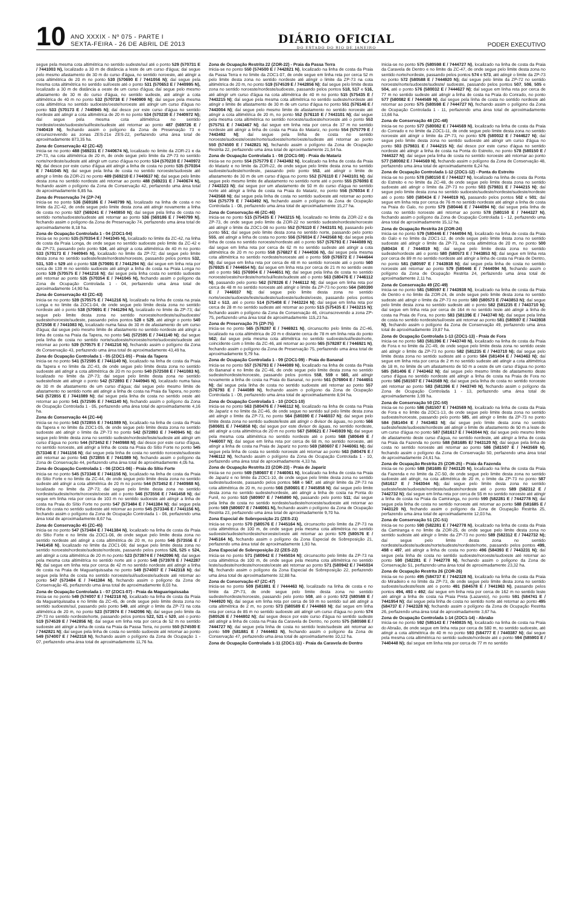10
ANO XXXIX - Nº 075 - PARTE I
SEXTA-FEIRA - 26 DE ABRIL DE 2013
DIÁRIO OFICIAL
DO ESTADO DO RIO DE JANEIRO
PODER EXECUTIVO
segue pela mesma cota altimétrica no sentido sudeste/sul até o ponto 529 (570731 E / 7441003 N), localizado a 30 m de distância a leste de um curso d'água; daí segue pelo mesmo afastamento de 30 m do curso d'água, no sentido noroeste, até atingir a cota altimétrica de 20 m no ponto 530 (570690 E / 7441056 N); daí segue pela mesma cota altimétrica no sentido sul/oeste até o ponto 531 (570653 E / 7440995 N), localizado a 30 m de distância a oeste de um curso d'água; daí segue pelo mesmo afastamento de 30 m do curso d'água, no sentido sudeste, até atingir a cota altimétrica de 40 m no ponto 532 (570738 E / 7440909 N); daí segue pela mesma cota altimétrica no sentido sudoeste/oeste/noroeste até atingir um curso d'água no ponto 533 (570173 E / 7440945 N); daí desce por este curso d'água no sentido nordeste até atingir a cota altimétrica de 20 m no ponto 534 (570230 E / 7440972 N); daí segue pela mesma cota altimétrica no sentido nordeste/oeste/sudoeste/sul/leste/sudeste até retornar ao ponto 487 (569726 E / 7440419 N), fechando assim o polígono da Zona de Preservação 73 e circunscrevendo as zonas ZES-21e ZES-22, perfazendo uma área total de aproximadamente 873,35 ha.
Zona de Conservação 42 (ZC-42)
Inicia-se no ponto 488 (569231 E / 7440674 N), localizado no limite da ZOR-21 e da ZP-73, na cota altimétrica de 20 m, de onde segue pelo limite da ZP-73 no sentido norte/nordeste/sudeste até atingir um curso d'água no ponto 534 (570230 E / 7440972 N); daí desce por este curso d'água até atingir a linha de costa no ponto 535 (570354 E / 7441045 N); daí segue pela linha de costa no sentido noroeste/sudoeste até atingir o limite da ZOR-21 no ponto 489 (569210 E / 7440637 N); daí segue pelo limite desta zona no sentido nordeste até retornar ao ponto 488 (569231 E / 7440674 N), fechando assim o polígono da Zona de Conservação 42, perfazendo uma área total de aproximadamente 6,85 ha.
Zona de Preservação 74 (ZP-74)
Inicia-se no ponto 536 (569186 E / 7440799 N), localizado na linha de costa e no limite da ZC-42, de onde segue pelo limite desta zona até atingir novamente a linha de costa no ponto 537 (569241 E / 7440850 N); daí segue pela linha de costa no sentido norte/sudoeste/sudeste até retornar ao ponto 536 (569186 E / 7440799 N), fechando assim o polígono da Zona de Preservação 74, perfazendo uma área total de aproximadamente 8,18 ha.
Zona de Ocupação Controlada 1 - 04 (ZOC1-04)
Inicia-se no ponto 535 (570354 E / 7441045 N), localizado no limite da ZC-42, na linha de costa da Praia Longa, de onde segue no sentido sudoeste pelo limite da ZC-42 e da ZP-73, passando pelo ponto 534, até atingir a cota altimétrica de 40 m no ponto 533 (570173 E / 7440945 N), localizado no limite da ZP-72; daí segue pelo limite desta zona no sentido sudeste/leste/nordeste/noroeste, passando pelos pontos 532, 531, 530 e 529 até o ponto 538 (570691 E / 7441294 N); daí segue em linha reta por cerca de 139 m no sentido sudoeste até atingir a linha de costa na Praia Longa no ponto 539 (570575 E / 7441216 N); daí segue pela linha costa no sentido sudoeste até retornar ao ponto 535 (570354 E / 7441045 N), fechando assim o polígono da Zona de Ocupação Controlada 1 - 04, perfazendo uma área total de aproximadamente 14,90 ha.
Zona de Conservação 43 (ZC-43)
Inicia-se no ponto 539 (570575 E / 7441216 N), localizado na linha de costa na praia Longa e no limite da ZOC1-04, de onde segue pelo limite desta zona no sentido nordeste até o ponto 538 (570691 E / 7441294 N), localizado no limite da ZP-73; daí segue pelo limite desta zona no sentido noroeste/nordeste/sul/sudoeste/ sudeste/noroeste/sudeste, passando pelos pontos 528 e 529, até atingir o ponto 540 (572508 E / 7441083 N), localizado numa faixa de 30 m de afastamento de um curso d'água; daí segue pelo mesmo limite de afastamento no sentido nordeste até atingir a linha de costa na Praia da Tapera, no ponto 541 (572595 E / 7441140 N); daí segue pela linha de costa no sentido norte/sudoeste/noroeste/norte/sudoeste/sudeste até retornar ao ponto 539 (570575 E / 7441216 N), fechando assim o polígono da Zona de Conservação 43, perfazendo uma área total de aproximadamente 43,49 ha.
Zona de Ocupação Controlada 1 - 05 (ZOC1-05) - Praia da Tapera
Inicia-se no ponto 541 (572595 E / 7441140 N), localizado na linha de costa da Praia da Tapera e no limite da ZC-43, de onde segue pelo limite desta zona no sentido sudoeste até atingir a cota altimétrica de 20 m no ponto 540 (572508 E / 7441083 N), localizado no limite da ZP-73; daí segue pelo limite desta zona no sentido sudeste/leste até atingir o ponto 542 (572893 E / 7440945 N), localizado numa faixa de 30 m de afastamento de um curso d'água; daí segue pelo mesmo limite de afastamento no sentido norte até atingir a linha de costa na Praia da Tapera, no ponto 543 (572855 E / 7441089 N); daí segue pela linha de costa no sentido oeste até retornar ao ponto 541 (572595 E / 7441140 N), fechando assim o polígono da Zona de Ocupação Controlada 1 - 05, perfazendo uma área total de aproximadamente 4,16 ha.
Zona de Conservação 44 (ZC-44)
Inicia-se no ponto 543 (572855 E / 7441089 N), localizado na linha de costa da Praia da Tapera e no limite da ZOC1-05, de onde segue pelo limite desta zona no sentido sudoeste até atingir o limite da ZP-73 no ponto 542 (572893 E / 7440945 N); daí segue pelo limite desta zona no sentido sudeste/nordeste/leste/sudeste até atingir um curso d'água no ponto 544 (573452 E / 7440988 N); daí desce por este curso d'água, no sentido noroeste, até atingir a linha de costa na Praia do Sítio Forte no ponto 545 (573346 E / 7441156 N); daí segue pela linha de costa no sentido noroeste/sudoeste até retornar ao ponto 543 (572855 E / 7441089 N), fechando assim o polígono da Zona de Conservação 44, perfazendo uma área total de aproximadamente 4,05 ha.
Zona de Ocupação Controlada 1 - 06 (ZOC1-06) - Praia do Sítio Forte
Inicia-se no ponto 545 (573346 E / 7441156 N), localizado na linha de costa da Praia do Sítio Forte e no limite da ZC-44, de onde segue pelo limite desta zona no sentido sudeste até atingir a cota altimétrica de 20 m no ponto 544 (573452 E / 7440988 N), localizado no limite da ZP-73; daí segue pelo limite desta zona no sentido nordeste/sudeste/norte/noroeste/oeste até o ponto 546 (573556 E / 7441458 N); daí segue em linha reta por cerca de 103 m no sentido sudoeste até atingir a linha de costa na Praia do Sítio Forte no ponto 547 (573484 E / 7441384 N); daí segue pela linha de costa no sentido sudoeste até retornar ao ponto 545 (573346 E / 7441156 N), fechando assim o polígono da Zona de Ocupação Controlada 1 - 06, perfazendo uma área total de aproximadamente 8,67 ha.
Zona de Conservação 45 (ZC-45)
Inicia-se no ponto 547 (573484 E / 7441384 N), localizado na linha de costa da Praia do Sítio Forte e no limite da ZOC1-06, de onde segue pelo limite desta zona no sentido nordeste até atingir a cota altimétrica de 20 m, no ponto 546 (573556 E / 7441458 N), localizado no limite da ZOC1-06; daí segue pelo limite desta zona no sentido noroeste/nordeste/sudeste/nordeste, passando pelos pontos 526, 525 e 524, até atingir a cota altimétrica de 20 m no ponto 523 (573974 E / 7442096 N); daí segue pela mesma cota altimétrica no sentido norte até o ponto 548 (573978 E / 7442287 N); daí segue em linha reta por cerca de 42 m no sentido nordeste até atingir a linha de costa na Praia de Maguariquissaba no ponto 549 (574007 E / 7442318 N); daí segue pela linha de costa no sentido noroeste/sul/sudoeste/sudeste até retornar ao ponto 547 (573484 E / 7441384 N), fechando assim o polígono da Zona de Conservação 45, perfazendo uma área total de aproximadamente 8,03 ha.
Zona de Ocupação Controlada 1 - 07 (ZOC1-07) - Praia da Maguariquissaba
Inicia-se no ponto 549 (574007 E / 7442318 N), localizado na linha de costa da Praia da Maguariquissaba e no limite da ZC-45, de onde segue pelo limite desta zona no sentido sudoeste/sul, passando pelo ponto 549, até atingir o limite da ZP-73 na cota altimétrica de 20 m, no ponto 523 (573974 E / 7442096 N); daí segue pelo limite da ZP-73 no sentido nordeste/norte, passando pelos pontos 522, 521 e 520, até o ponto 519 (574539 E / 7442856 N); daí segue em linha reta por cerca de 52 m no sentido sudoeste até atingir a linha de costa na Praia da Passa Terra, no ponto 550 (574500 E / 7442821 N); daí segue pela linha de costa no sentido sudoeste até retornar ao ponto 549 (574007 E / 7442318 N), fechando assim o polígono da Zona de Ocupação 1 - 07, perfazendo uma área total de aproximadamente 11,76 ha.
Zona de Ocupação Restrita 22 (ZOR-22) - Praia da Passa Terra
Inicia-se no ponto 550 (574500 E / 7442821 N), localizado na linha de costa da Praia da Passa Terra e no limite da ZOC1-07, de onde segue em linha reta por cerca 52 m pelo limite desta zona no sentido nordeste até atingir o limite da ZP-73 na cota altimétrica de 20 m, no ponto 519 (574539 E / 7442856 N); daí segue pelo limite desta zona no sentido noroeste/nordeste/sudoeste, passando pelos pontos 518, 517 e 516, até atingir um curso d'água na cota altimétrica de 40 m no ponto 515 (575435 E / 7443215 N); daí segue pela mesma cota altimétrica no sentido sudeste/nordeste até atingir o limite de afastamento de 30 m de um curso d'água no ponto 551 (576146 E / 7443004 N); daí segue pelo mesmo limite de afastamento no sentido noroeste até atingir a cota altimétrica de 20 m, no ponto 552 (576110 E / 7443101 N); daí segue pela mesma cota altimétrica no sentido noroeste/sudoeste/noroeste até o ponto 553 (575751 E / 7443467 N); daí segue em linha reta por cerca de 37 m no sentido nordeste até atingir a linha de costa na Praia do Matariz, no ponto 554 (575779 E / 7443492 N); daí segue pela linha de costa no sentido noroeste/sudoeste/oeste/norte/sudoeste/norte/oeste/sudeste até retornar ao ponto 550 (574500 E / 7442821 N), fechando assim o polígono da Zona de Ocupação Restrita 22, perfazendo uma área total de aproximadamente 21,54 ha.
Zona de Ocupação Controlada 1 - 08 (ZOC1-08) - Praia do Matariz
Inicia-se no ponto 554 (575779 E / 7443492 N), localizado na linha de costa da Praia do Matariz e no limite da ZOR-22, de onde segue pelo limite desta zona no sentido sudoeste/sudeste/nordeste, passando pelo ponto 553, até atingir o limite de afastamento de 30 m de um curso d'água no ponto 552 (576110 E / 7443101 N); daí segue pelo mesmo limite de afastamento no sentido norte até o ponto 555 (576093 E / 7443323 N); daí segue por um afastamento de 50 m do curso d'água no sentido norte até atingir a linha de costa na Praia do Matariz, no ponto 556 (576034 E / 7443568 N); daí segue pela linha de costa no sentido sudoeste até retornar ao ponto 554 (575779 E / 7443492 N), fechando assim o polígono da Zona de Ocupação Controlada 1 - 08, perfazendo uma área total de aproximadamente 15,27 ha.
Zona de Conservação 46 (ZC-46)
Inicia-se no ponto 515 (575435 E / 7443215 N), localizado no limite da ZOR-22 e da ZP-73, de onde segue pelo limite da ZOR-22 no sentido sudeste/nordeste/noroeste até atingir o limite da ZOC1-08 no ponto 552 (576110 E / 7443101 N), passando pelo ponto 551; daí segue pelo limite desta zona no sentido norte, passando pelo ponto 555, até atingir a linha de costa no ponto 556 (576034 E / 7443568 N); daí segue pela linha de costa no sentido noroeste/nordeste até o ponto 557 (576793 E / 7444089 N); daí segue em linha reta por cerca de 62 m no sentido sudeste até atingir a cota altimétrica de 20 m no ponto 558 (576827 E / 7444036 N), daí segue pela mesma cota altimétrica no sentido nordeste/noroeste até o ponto 559 (576972 E / 7444644 N); daí segue em linha reta por cerca de 48 m no sentido noroeste até o ponto 560 (576925 E / 7444654 N); daí segue em linha reta por cerca de 21 m no sentido oeste até o ponto 561 (576904 E / 7444651 N); daí segue pela linha de costa no sentido noroeste/oeste/nordeste/norte/sul/leste/sudeste até o ponto 563 (580476 E / 7446112 N), passando pelo ponto 562 (578326 E / 7446112 N); daí segue em linha reta por cerca de 48 m no sentido noroeste até atingir o limite da ZP-73 no ponto 564 (580390 E / 7446037 N); daí segue pelo limite desta zona no sentido norte/oeste/sudoeste/leste/sudeste/sudoeste/sudeste/oeste, passando pelos pontos 512 e 513, até o ponto 514 (575408 E / 7443224 N); daí segue em linha reta por cerca de 28 m no sentido sudeste até retornar ao ponto 515 (575435 E / 7443215 N); fechando assim o polígono da Zona de Conservação 46, circunscrevendo a zona ZP-75, perfazendo uma área total de aproximadamente 115,23 ha.
Zona de Preservação 75 (ZP-75)
Inicia-se no ponto 565 (578287 E / 7446921 N), circunscrito pelo limite da ZC-46, localizado na cota altimétrica de 20 m e distante cerca de 78 m em linha reta do ponto 562; daí segue pela mesma cota altimétrica no sentido sudoeste/sul/leste/norte, coincidente com o limite da ZC-46, até retornar ao ponto 565 (578287 E / 7446921 N), fechando assim o polígono da Zona de Preservação 75, perfazendo uma área total de aproximadamente 9,79 ha.
Zona de Ocupação Controlada 1 - 09 (ZOC1-09) - Praia do Bananal
Inicia-se no ponto 557 (576793 E / 7444089 N), localizado na linha de costa da Praia do Bananal e no limite da ZC-46, de onde segue pelo limite desta zona no sentido sudeste/nordeste/noroeste, passando pelos pontos 558, 559 e 560, até atingir novamente a linha de costa na Praia do Bananal, no ponto 561 (576904 E / 7444651 N); daí segue pela linha de costa no sentido sudoeste até retornar ao ponto 557 (576793 E / 7444089 N), fechando assim o polígono da Zona de Ocupação Controlada 1 - 09, perfazendo uma área total de aproximadamente 8,94 ha.
Zona de Ocupação Controlada 1 - 10 (ZOC1-10)
Inicia-se no ponto 563 (580476 E / 7446112 N), localizado na linha de costa na Praia de Japariz e no limite da ZC-46, de onde segue no sentido sul pelo limite desta zona até atingir o limite da ZP-73, no ponto 564 (580390 E / 7446037 N); daí segue pelo limite desta zona no sentido sudeste/leste até atingir o divisor de águas, no ponto 566 (580601 E / 7445858 N); daí segue por este divisor de águas, no sentido nordeste, até atingir a cota altimétrica de 20 m no ponto 567 (580621 E / 7445939 N); daí segue pela mesma cota altimétrica no sentido nordeste até o ponto 568 (580649 E / 7446007 N); daí segue em linha reta por cerca de 68 m, no sentido noroeste, até atingir a linha de costa na Praia de Japariz no ponto 569 (580607 E / 7446061 N); daí segue pela linha de costa no sentido noroeste até retornar ao ponto 563 (580476 E / 7446112 N), fechando assim o polígono da Zona de Ocupação Controlada 1 - 10, perfazendo uma área total de aproximadamente 4,33 ha.
Zona de Ocupação Restrita 23 (ZOR-23) - Praia de Japariz
Inicia-se no ponto 569 (580607 E / 7446061 N), localizado na linha de costa na Praia de Japariz e no limite da ZOC1-10, de onde segue pelo limite desta zona no sentido sudeste/sudoeste, passando pelos pontos 568 e 567, até atingir limite da ZP-73 na cota altimétrica de 20 m, no ponto 566 (580601 E / 7445858 N); daí segue pelo limite desta zona no sentido sudeste/nordeste, até atingir a linha de costa na Ponta do Funil, no ponto 510 (580907 E / 7445890 N), passando pelo ponto 511; daí segue pela linha de costa no sentido nordeste/sudeste/noroeste/sudoeste até retornar ao ponto 569 (580607 E / 7446061 N), fechando assim o polígono da Zona de Ocupação Restrita 23, perfazendo uma área total de aproximadamente 9,70 ha.
Zona Especial de Sobreposição 21 (ZES-21)
Inicia-se no ponto 570 (580576 E / 7445164 N), circunscrito pelo limite da ZP-73 na cota altimétrica de 100 m, de onde segue pela mesma cota altimétrica no sentido sudoeste/sudeste/nordeste/noroeste/oeste até retornar ao ponto 570 (580576 E / 7445164 N), fechando assim o polígono da Zona Especial de Sobreposição 21, perfazendo uma área total de aproximadamente 1,93 ha.
Zona Especial de Sobreposição 22 (ZES-22)
Inicia-se no ponto 571 (580942 E / 7445034 N); circunscrito pelo limite da ZP-73 na cota altimétrica de 100 m, de onde segue pela mesma cota altimétrica no sentido leste/sudeste/nordeste/noroeste/oeste até retornar ao ponto 571 (580942 E / 7445034 N), fechando assim o polígono da Zona Especial de Sobreposição 22, perfazendo uma área total de aproximadamente 32,88 ha.
Zona de Conservação 47 (ZC-47)
Inicia-se no ponto 509 (581881 E / 7444463 N), localizado na linha de costa e no limite da ZP-73, de onde segue pelo limite desta zona no sentido sudeste/nordeste/noroeste, passando pelo ponto 508, até o ponto 572 (580588 E / 7444920 N); daí segue em linha reta por cerca de 59 m no sentido sul até atingir a cota altimétrica de 2 m, no ponto 573 (580589 E / 7444860 N); daí segue em linha reta por cerca de 85 m no sentido sudoeste até atingir um curso d'água no ponto 574 (580526 E / 7444802 N); daí segue desce por este curso d'água no sentido sudeste até atingir a linha de costa na Praia da Caravela de Dentro, no ponto 575 (580598 E / 7444727 N); daí segue pela linha de costa no sentido leste/sudeste até retornar ao ponto 509 (581881 E / 7444463 N), fechando assim o polígono da Zona de Conservação 47, perfazendo uma área total de aproximadamente 10,12 ha.
Zona de Ocupação Controlada 1-11 (ZOC1-11) - Praia da Caravela de Dentro
Inicia-se no ponto 575 (580598 E / 7444727 N), localizado na linha de costa da Praia da Caravela de Dentro e no limite da ZC-47, de onde segue pelo limite desta zona no sentido norte/nordeste, passando pelos pontos 574 e 573, até atingir o limite da ZP-73 no ponto 572 (580588 E / 7444920 N); daí segue pelo limite da ZP-72 no sentido noroeste/norte/sudoeste/sudeste/ sudoeste, passando pelos pontos 507, 506, 505 e 504, até o ponto 576 (580032 E / 7444627 N); daí segue em linha reta por cerca de 77 m no sentido sudeste até atingir a linha de costa na Praia do Conrado, no ponto 577 (580082 E / 7444569 N), daí segue pela linha de costa no sentido nordeste até retornar ao ponto 575 (580598 E / 7444727 N), fechando assim o polígono da Zona de Ocupação Controlada 1 - 11, perfazendo uma área total de aproximadamente 13,66 ha.
Zona de Conservação 48 (ZC-48)
Inicia-se no ponto 577 (580082 E / 7444569 N), localizado na linha de costa da Praia do Conrado e no limite da ZOC1-11, de onde segue pelo limite desta zona no sentido noroeste até atingir o limite da ZP-73, no ponto 576 (580032 E / 7444627 N); daí segue pelo limite desta zona no sentido sudoeste até atingir um curso d'água no ponto 503 (579831 E / 7444215 N); daí desce por este curso d'água no sentido nordeste até atingir a linha de costa na Ponta do Estreito, no ponto 578 (580150 E / 7444327 N); daí segue pela linha de costa no sentido noroeste até retornar ao ponto 577 (580082 E / 7444569 N), fechando assim o polígono da Zona de Conservação 48, perfazendo uma área total de aproximadamente 6,24 ha.
Zona de Ocupação Controlada 1-12 (ZOC1-12) - Ponta do Estreito
Inicia-se no ponto 578 (580150 E / 7444327 N), localizado na linha de costa da Ponta do Estreito e no limite da ZC-48, de onde segue pelo limite desta zona no sentido sudoeste até atingir o limite da ZP-73 no ponto 503 (579831 E / 7444215 N); daí segue pelo limite desta zona no sentido sudoeste/sudeste/nordeste/sudeste/nordeste até o ponto 500 (580434 E / 7444019 N), passando pelos pontos 502 e 501; daí segue em linha reta por cerca de 76 m no sentido nordeste até atingir a linha de costa na Praia do Galo, no ponto 579 (580446 E / 7444094 N); daí segue pela linha de costa no sentido noroeste até retornar ao ponto 578 (580150 E / 7444327 N), fechando assim o polígono da Zona de Ocupação Controlada 1 - 12, perfazendo uma área total de aproximadamente 15,12 ha.
Zona de Ocupação Restrita 24 (ZOR-24)
Inicia-se no ponto 579 (580446 E / 7444094 N), localizado na linha de costa da Praia do Galo e no limite da ZOC1-12, de onde segue pelo limite desta zona no sentido sudoeste até atingir o limite da ZP-73, na cota altimétrica de 20 m, no ponto 500 (580434 E / 7444019 N); daí segue pelo limite desta zona no sentido sudeste/nordeste até o ponto 580 (580573 E / 7443853 N); daí segue em linha reta por cerca de 89 m no sentido nordeste até atingir a linha de costa na Praia de Dentro, no ponto 581 (580597 E / 7443938 N); daí segue pela linha de costa no sentido noroeste até retornar ao ponto 579 (580446 E / 7444094 N), fechando assim o polígono da Zona de Ocupação Restrita 24, perfazendo uma área total de aproximadamente 2,11 ha.
Zona de Conservação 49 (ZC-49)
Inicia-se no ponto 581 (580597 E / 7443938 N), localizado na linha de costa da Praia de Dentro e no limite da ZOR-24, de onde segue pelo limite desta zona no sentido sudeste até atingir o limite da ZP-73 no ponto 580 (580573 E /7443853 N); daí segue pelo limite desta zona no sentido sudeste até o ponto 582 (581235 E / 7443710 N); daí segue em linha reta por cerca de 164 m no sentido leste até atingir a linha de costa na Praia de Fora, no ponto 583 (581396 E / 7443740 N); daí segue pela linha de costa no sentido nordeste/sul/oeste até retornar ao ponto 581 (580597 E / 7443938 N), fechando assim o polígono da Zona de Conservação 49, perfazendo uma área total de aproximadamente 19,87 ha.
Zona de Ocupação Controlada 1-13 (ZOC1-13) - Praia de Fora
Inicia-se no ponto 583 (581396 E / 7443740 N), localizado na linha de costa da Praia de Fora e no limite da ZC-49, de onde segue pelo limite desta zona no sentido oeste até atingir o limite da ZP-73 no ponto 582 (581235 E / 7443710 N); daí segue pelo limite desta zona no sentido sudeste até o ponto 584 (581404 E / 7443463 N); daí segue em linha reta por cerca de 2 m no sentido sudeste até atingir a cota altimétrica de 18 m, no limite de um afastamento de 50 m a oeste de um curso d'água no ponto 585 (581406 E / 7443462 N); daí segue pelo mesmo limite de afastamento deste curso d'água no sentido nordeste até atingir a linha de costa na Praia de Fora no ponto 586 (581507 E / 7443569 N); daí segue pela linha de costa no sentido noroeste até retornar ao ponto 583 (581396 E / 7443740 N), fechando assim o polígono da Zona de Ocupação Controlada 1 - 13, perfazendo uma área total de aproximadamente 3,99 ha.
Zona de Conservação 50 (ZC-50)
Inicia-se no ponto 586 (581507 E / 7443569 N), localizado na linha de costa da Praia de Fora e no limite da ZOC1-13, de onde segue pelo limite desta zona no sentido sudoeste/noroeste, passando pelo ponto 585, até atingir o limite da ZP-73 no ponto 584 (581404 E / 7443463 N); daí segue pelo limite desta zona no sentido sudeste/leste/sudoeste/nordeste até atingir o limite de afastamento de 50 m a leste de um curso d'água no ponto 587 (581617 E / 7443044 N); daí segue pelo mesmo limite de afastamento deste curso d'água, no sentido nordeste, até atingir a linha de costa na Praia da Fazenda no ponto 588 (581685 E/ 7443120 N); daí segue pela linha de costa no sentido noroeste até retornar ao ponto 586 (581507 E / 7443569 N), fechando assim o polígono da Zona de Conservação 50, perfazendo uma área total de aproximadamente 24,61 ha.
Zona de Ocupação Restrita 25 (ZOR-25) - Praia da Fazenda
Inicia-se no ponto 588 (581685 E/ 7443120 N), localizado na linha de costa da Praia da Fazenda e no limite da ZC-50, de onde segue pelo limite desta zona no sentido sudoeste até atingir, na cota altimétrica de 20 m, o limite da ZP-73 no ponto 587 (581617 E / 7443044 N); daí segue pelo limite desta zona no sentido sudeste/leste/sudoeste/nordeste/sudeste/nordeste até o ponto 589 (582312 E / 7442732 N); daí segue em linha reta por cerca de 55 m no sentido noroeste até atingir a linha de costa na Praia da Camiranga, no ponto 590 (582281 E / 7442778 N); daí segue pela linha de costa no sentido noroeste até retornar ao ponto 588 (581685 E / 7443120 N), fechando assim o polígono da Zona de Ocupação Restrita 25, perfazendo uma área total de aproximadamente 12,03 ha.
Zona de Conservação 51 (ZC-51)
Inicia-se no ponto 590 (582281 E / 7442778 N), localizado na linha de costa da Praia da Camiranga e no limite da ZOR-25, de onde segue pelo limite desta zona no sentido sudeste até atingir o limite da ZP-73 no ponto 589 (582312 E / 7442732 N); daí segue pelo limite desta zona no sentido nordeste/sudeste/sudeste/norte/sudeste/nordeste/norte, passando pelos pontos 499, 498 e 497, até atingir a linha de costa no ponto 496 (584393 E / 7443231 N); daí segue pela linha de costa no sentido sudoeste/noroeste/sudoeste até retornar ao ponto 590 (582281 E / 7442778 N), fechando assim o polígono da Zona de Conservação 51, perfazendo uma área total de aproximadamente 23,32 ha.
Zona de Ocupação Restrita 26 (ZOR-26)
Inicia-se no ponto 495 (584737 E / 7442328 N), localizado na linha de costa da Praia do Miradeiro e no limite da ZP-73, de onde segue pelo limite desta zona no sentido sudoeste/sudeste/leste até o ponto 491 (584578 E / 7441963 N), passando pelos pontos 494, 493 e 492; daí segue em linha reta por cerca de 162 m no sentido leste até atingir a linha de costa na Praia Preta (Lazareto), no ponto 591 (584741 E / 7441954 N); daí segue pela linha de costa no sentido norte até retornar ao ponto 495 (584737 E / 7442328 N); fechando assim o polígono da Zona de Ocupação Restrita 26, perfazendo uma área total de aproximadamente 3,67 ha.
Zona de Ocupação Controlada 1-14 (ZOC1-14) - Abraão
Inicia-se no ponto 592 (585143 E / 7440835 N), localizado na linha de costa na Praia do Abraão, de onde segue em linha reta por cerca de 580 m, no sentido sudoeste, até atingir a cota altimétrica de 40 m no ponto 593 (584777 E / 7440387 N); daí segue pela mesma cota altimétrica no sentido sudeste/nordeste até o ponto 594 (585903 E / 7440448 N); daí segue em linha reta por cerca de 77 m no sentido